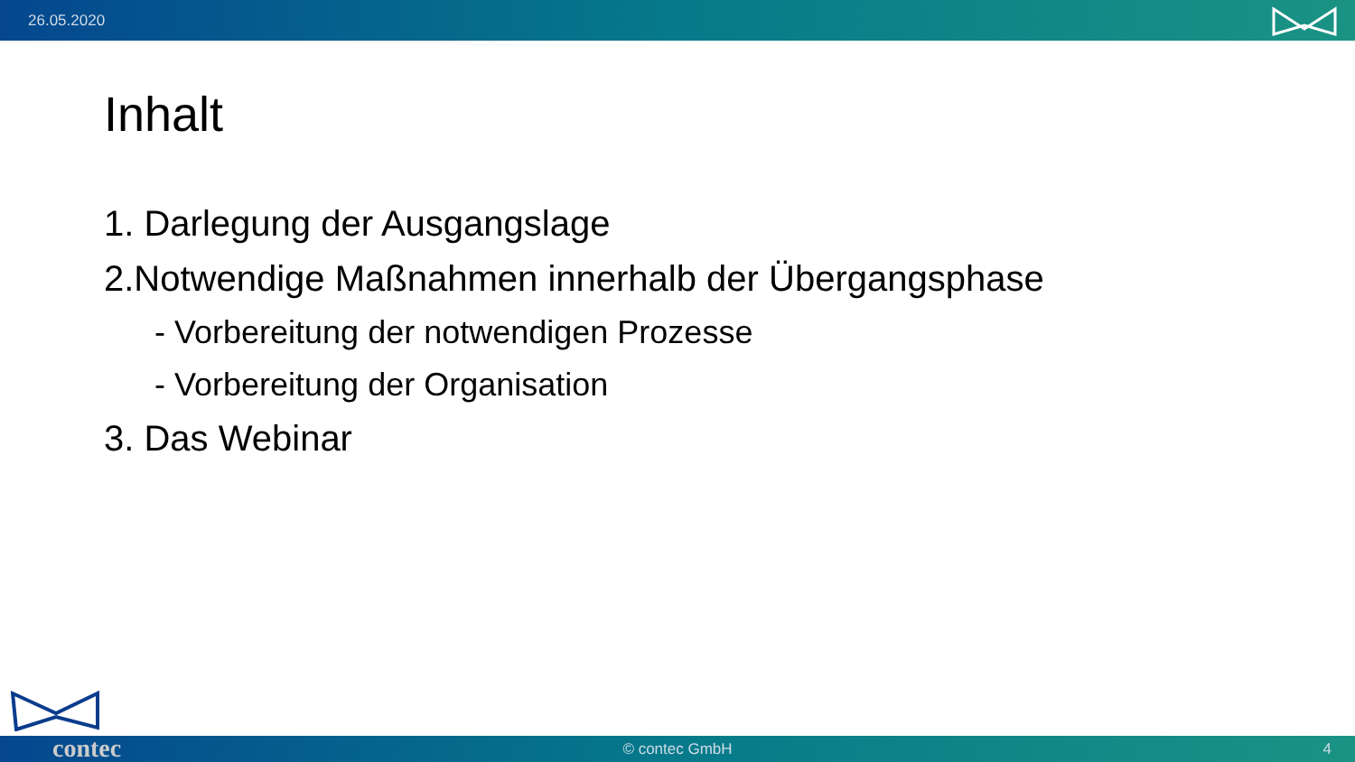26.05.2020
Inhalt
1. Darlegung der Ausgangslage
2.Notwendige Maßnahmen innerhalb der Übergangsphase
- Vorbereitung der notwendigen Prozesse
- Vorbereitung der Organisation
3. Das Webinar
© contec GmbH 4 contec